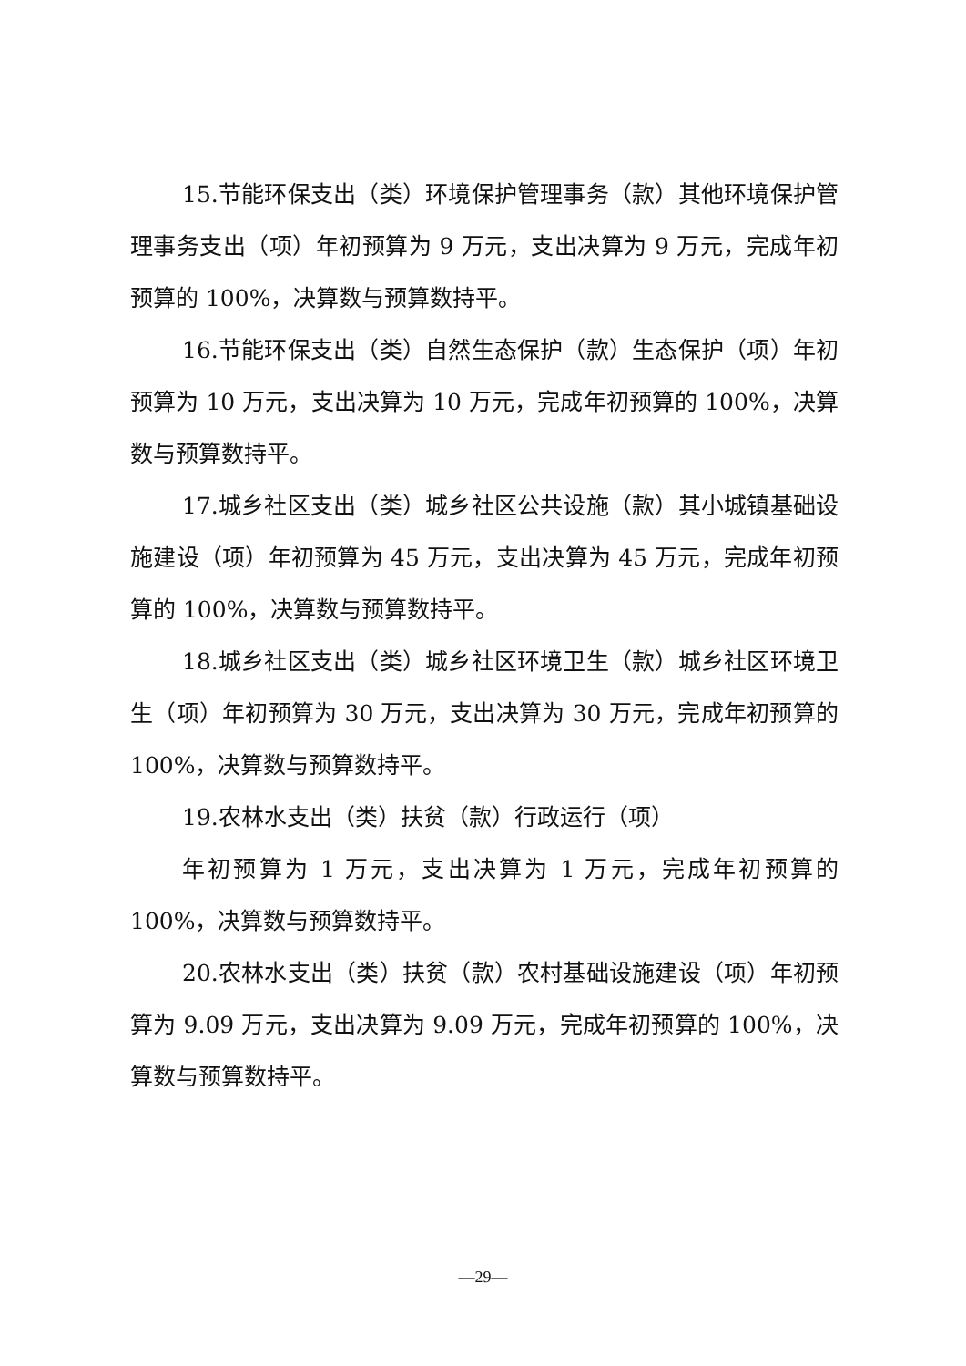15.节能环保支出（类）环境保护管理事务（款）其他环境保护管理事务支出（项）年初预算为 9 万元，支出决算为 9 万元，完成年初预算的 100%，决算数与预算数持平。
16.节能环保支出（类）自然生态保护（款）生态保护（项）年初预算为 10 万元，支出决算为 10 万元，完成年初预算的 100%，决算数与预算数持平。
17.城乡社区支出（类）城乡社区公共设施（款）其小城镇基础设施建设（项）年初预算为 45 万元，支出决算为 45 万元，完成年初预算的 100%，决算数与预算数持平。
18.城乡社区支出（类）城乡社区环境卫生（款）城乡社区环境卫生（项）年初预算为 30 万元，支出决算为 30 万元，完成年初预算的 100%，决算数与预算数持平。
19.农林水支出（类）扶贫（款）行政运行（项）
年初预算为 1 万元，支出决算为 1 万元，完成年初预算的 100%，决算数与预算数持平。
20.农林水支出（类）扶贫（款）农村基础设施建设（项）年初预算为 9.09 万元，支出决算为 9.09 万元，完成年初预算的 100%，决算数与预算数持平。
—29—